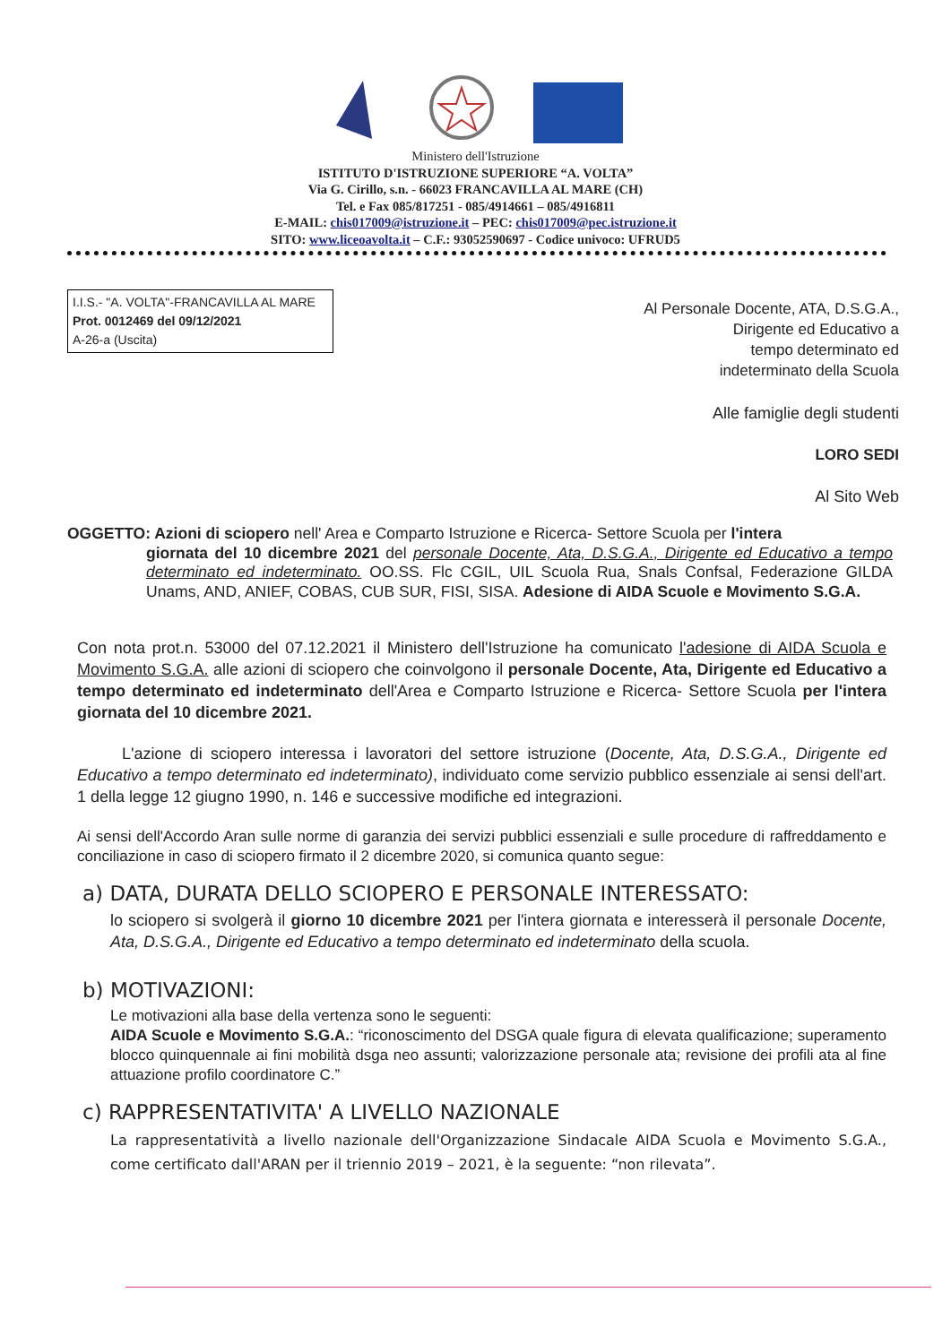Ministero dell'Istruzione
ISTITUTO D'ISTRUZIONE SUPERIORE “A. VOLTA”
Via G. Cirillo, s.n. - 66023 FRANCAVILLA AL MARE (CH)
Tel. e Fax 085/817251 - 085/4914661 – 085/4916811
E-MAIL: chis017009@istruzione.it – PEC: chis017009@pec.istruzione.it
SITO: www.liceoavolta.it – C.F.: 93052590697 - Codice univoco: UFRUD5
I.I.S.- "A. VOLTA"-FRANCAVILLA AL MARE
Prot. 0012469 del 09/12/2021
A-26-a (Uscita)
Al Personale Docente, ATA, D.S.G.A.,
Dirigente ed Educativo a
tempo determinato ed
indeterminato della Scuola
Alle famiglie degli studenti
LORO SEDI
Al Sito Web
OGGETTO: Azioni di sciopero nell' Area e Comparto Istruzione e Ricerca- Settore Scuola per l'intera
giornata del 10 dicembre 2021 del personale Docente, Ata, D.S.G.A., Dirigente ed Educativo a tempo determinato ed indeterminato. OO.SS. Flc CGIL, UIL Scuola Rua, Snals Confsal, Federazione GILDA Unams, AND, ANIEF, COBAS, CUB SUR, FISI, SISA. Adesione di AIDA Scuole e Movimento S.G.A.
Con nota prot.n. 53000 del 07.12.2021 il Ministero dell'Istruzione ha comunicato l'adesione di AIDA Scuola e Movimento S.G.A. alle azioni di sciopero che coinvolgono il personale Docente, Ata, Dirigente ed Educativo a tempo determinato ed indeterminato dell'Area e Comparto Istruzione e Ricerca- Settore Scuola per l'intera giornata del 10 dicembre 2021.
L'azione di sciopero interessa i lavoratori del settore istruzione (Docente, Ata, D.S.G.A., Dirigente ed Educativo a tempo determinato ed indeterminato), individuato come servizio pubblico essenziale ai sensi dell'art. 1 della legge 12 giugno 1990, n. 146 e successive modifiche ed integrazioni.
Ai sensi dell'Accordo Aran sulle norme di garanzia dei servizi pubblici essenziali e sulle procedure di raffreddamento e conciliazione in caso di sciopero firmato il 2 dicembre 2020, si comunica quanto segue:
a) DATA, DURATA DELLO SCIOPERO E PERSONALE INTERESSATO:
lo sciopero si svolgerà il giorno 10 dicembre 2021 per l'intera giornata e interesserà il personale Docente, Ata, D.S.G.A., Dirigente ed Educativo a tempo determinato ed indeterminato della scuola.
b) MOTIVAZIONI:
Le motivazioni alla base della vertenza sono le seguenti:
AIDA Scuole e Movimento S.G.A.: “riconoscimento del DSGA quale figura di elevata qualificazione; superamento blocco quinquennale ai fini mobilità dsga neo assunti; valorizzazione personale ata; revisione dei profili ata al fine attuazione profilo coordinatore C.”
c) RAPPRESENTATIVITA' A LIVELLO NAZIONALE
La rappresentatività a livello nazionale dell'Organizzazione Sindacale AIDA Scuola e Movimento S.G.A., come certificato dall'ARAN per il triennio 2019 – 2021, è la seguente: “non rilevata”.